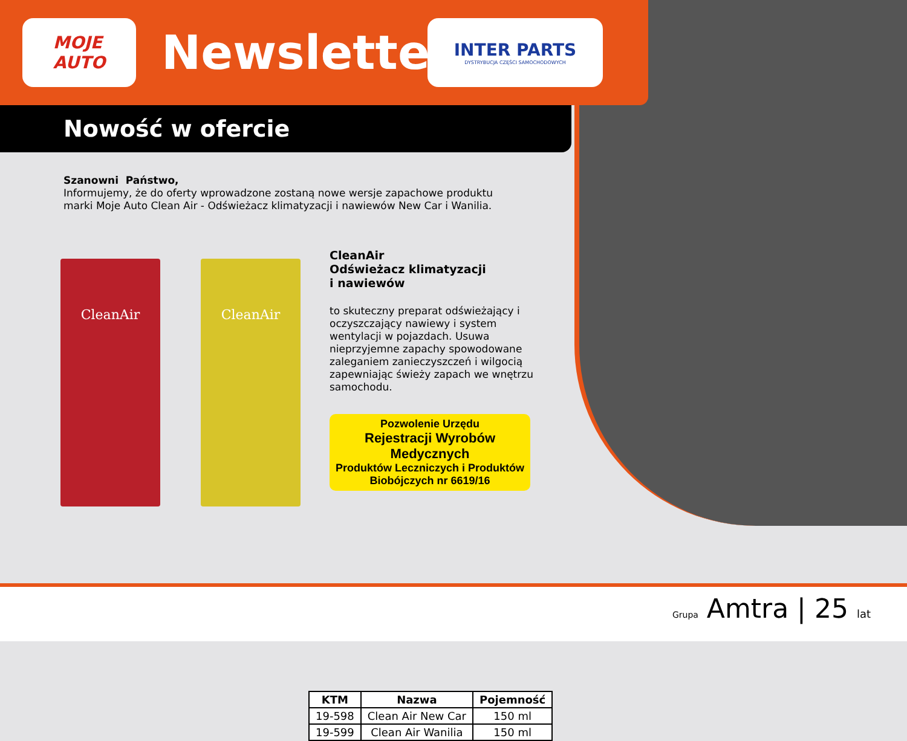MOJE
AUTO
Newsletter
INTER PARTS
DYSTRYBUCJA CZĘŚCI SAMOCHODOWYCH
Nowość w ofercie
Szanowni Państwo,
Informujemy, że do oferty wprowadzone zostaną nowe wersje zapachowe produktu
marki Moje Auto Clean Air - Odświeżacz klimatyzacji i nawiewów New Car i Wanilia.
CleanAir CleanAir
CleanAir
Odświeżacz klimatyzacji
i nawiewów
to skuteczny preparat odświeżający i oczyszczający nawiewy i system wentylacji w pojazdach. Usuwa nieprzyjemne zapachy spowodowane zaleganiem zanieczyszczeń i wilgocią zapewniając świeży zapach we wnętrzu samochodu.
Pozwolenie Urzędu
Rejestracji Wyrobów Medycznych
Produktów Leczniczych i Produktów
Biobójczych nr 6619/16
| KTM | Nazwa | Pojemność |
| --- | --- | --- |
| 19-598 | Clean Air New Car | 150 ml |
| 19-599 | Clean Air Wanilia | 150 ml |
Grupa Amtra | 25 lat